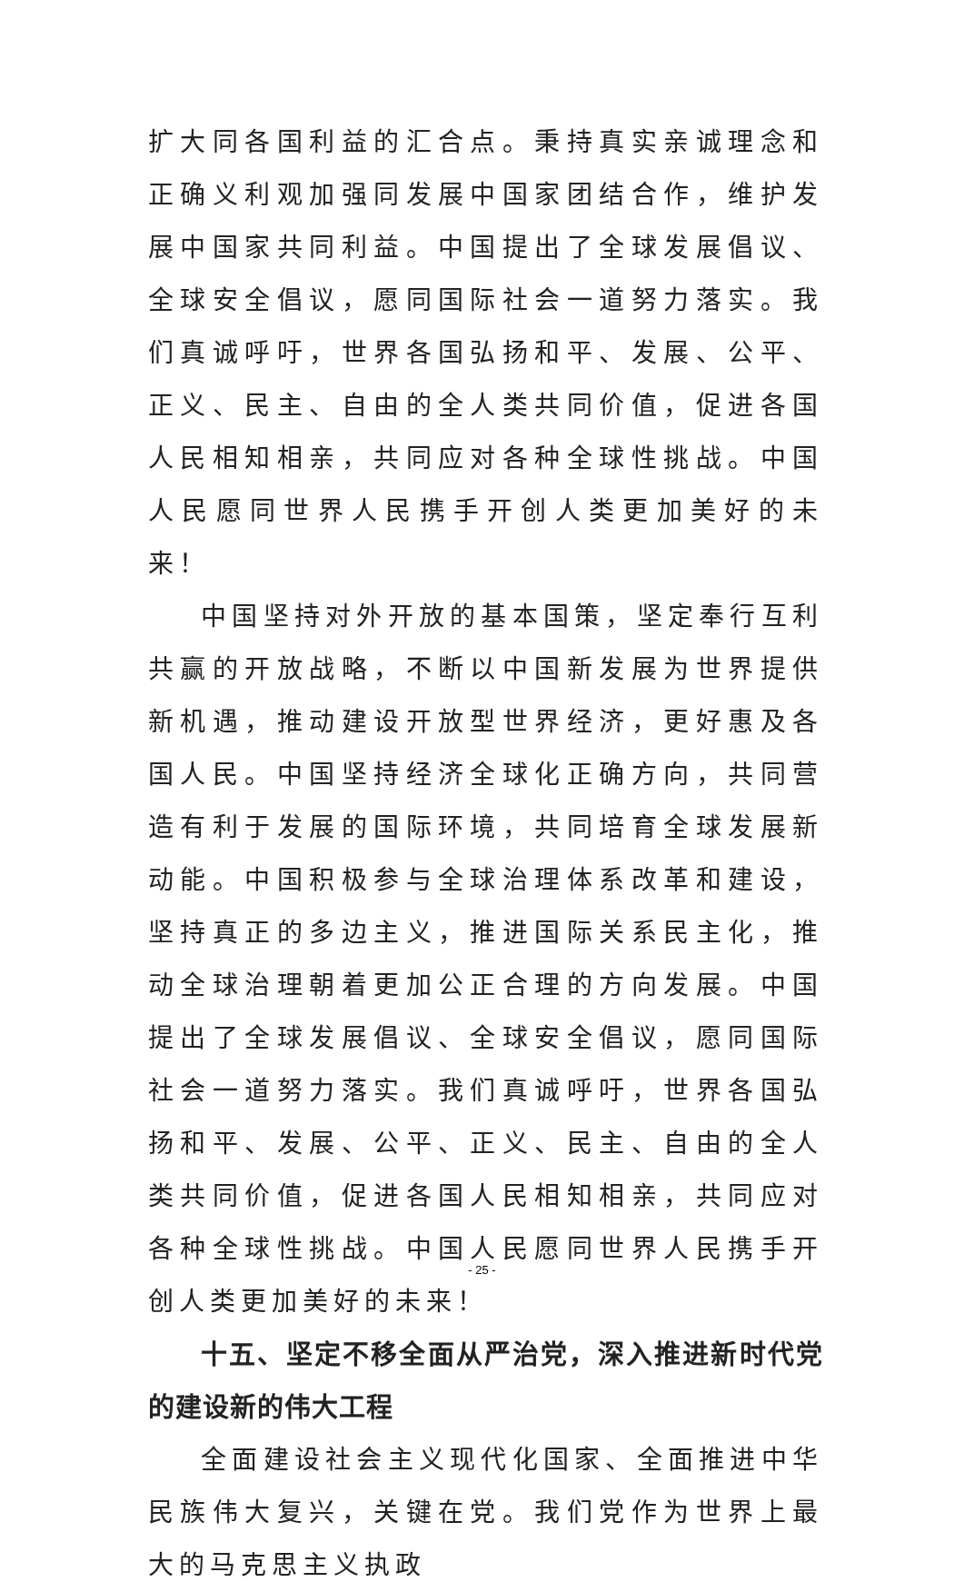扩大同各国利益的汇合点。秉持真实亲诚理念和正确义利观加强同发展中国家团结合作，维护发展中国家共同利益。中国提出了全球发展倡议、全球安全倡议，愿同国际社会一道努力落实。我们真诚呼吁，世界各国弘扬和平、发展、公平、正义、民主、自由的全人类共同价值，促进各国人民相知相亲，共同应对各种全球性挑战。中国人民愿同世界人民携手开创人类更加美好的未来！
中国坚持对外开放的基本国策，坚定奉行互利共赢的开放战略，不断以中国新发展为世界提供新机遇，推动建设开放型世界经济，更好惠及各国人民。中国坚持经济全球化正确方向，共同营造有利于发展的国际环境，共同培育全球发展新动能。中国积极参与全球治理体系改革和建设，坚持真正的多边主义，推进国际关系民主化，推动全球治理朝着更加公正合理的方向发展。中国提出了全球发展倡议、全球安全倡议，愿同国际社会一道努力落实。我们真诚呼吁，世界各国弘扬和平、发展、公平、正义、民主、自由的全人类共同价值，促进各国人民相知相亲，共同应对各种全球性挑战。中国人民愿同世界人民携手开创人类更加美好的未来！
十五、坚定不移全面从严治党，深入推进新时代党的建设新的伟大工程
全面建设社会主义现代化国家、全面推进中华民族伟大复兴，关键在党。我们党作为世界上最大的马克思主义执政
- 25 -